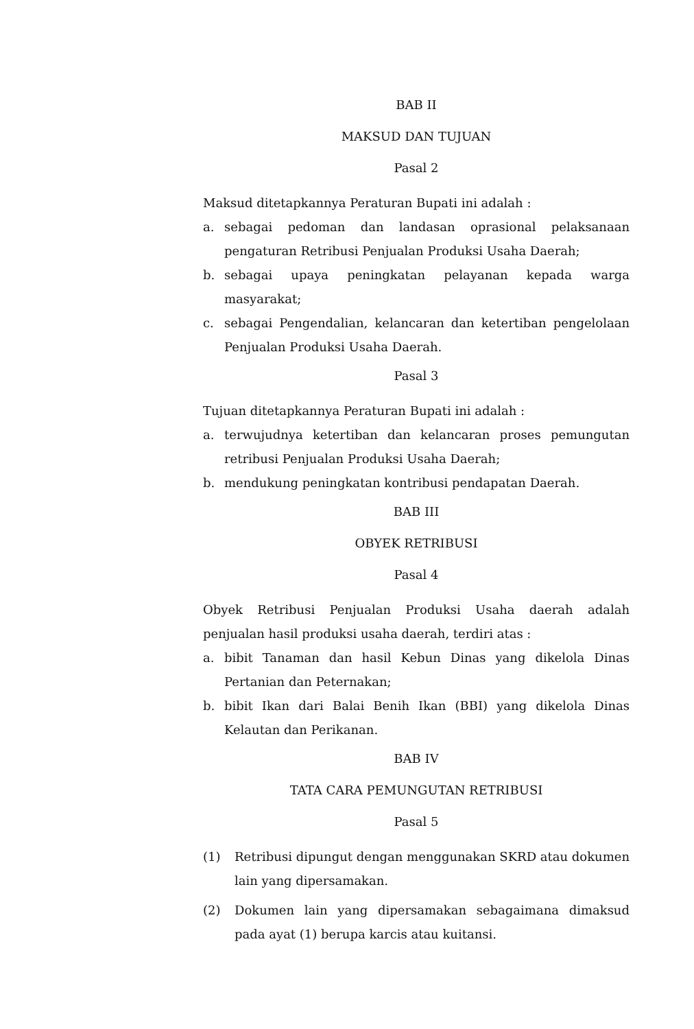BAB II
MAKSUD DAN TUJUAN
Pasal 2
Maksud ditetapkannya Peraturan Bupati ini adalah :
a. sebagai pedoman dan landasan oprasional pelaksanaan pengaturan Retribusi Penjualan Produksi Usaha Daerah;
b. sebagai upaya peningkatan pelayanan kepada warga masyarakat;
c. sebagai Pengendalian, kelancaran dan ketertiban pengelolaan Penjualan Produksi Usaha Daerah.
Pasal 3
Tujuan ditetapkannya Peraturan Bupati ini adalah :
a. terwujudnya ketertiban dan kelancaran proses pemungutan retribusi Penjualan Produksi Usaha Daerah;
b. mendukung peningkatan kontribusi pendapatan Daerah.
BAB III
OBYEK RETRIBUSI
Pasal 4
Obyek Retribusi Penjualan Produksi Usaha daerah adalah penjualan hasil produksi usaha daerah, terdiri atas :
a. bibit Tanaman dan hasil Kebun Dinas yang dikelola Dinas Pertanian dan Peternakan;
b. bibit Ikan dari Balai Benih Ikan (BBI) yang dikelola Dinas Kelautan dan Perikanan.
BAB IV
TATA CARA PEMUNGUTAN RETRIBUSI
Pasal 5
(1) Retribusi dipungut dengan menggunakan SKRD atau dokumen lain yang dipersamakan.
(2) Dokumen lain yang dipersamakan sebagaimana dimaksud pada ayat (1) berupa karcis atau kuitansi.